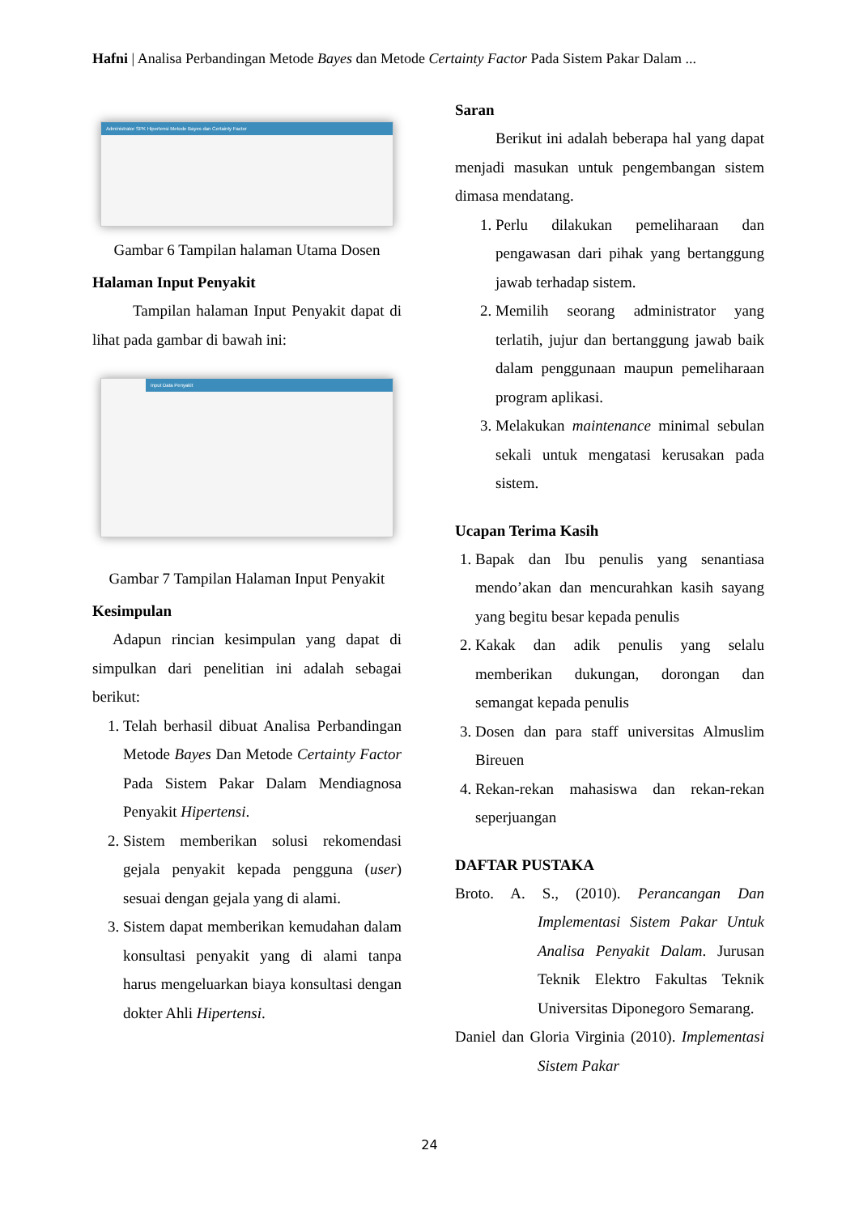Hafni | Analisa Perbandingan Metode Bayes dan Metode Certainty Factor Pada Sistem Pakar Dalam ...
Administrator SPK Hipertensi Metode Bayes dan Certainty Factor
Gambar 6 Tampilan halaman Utama Dosen
Halaman Input Penyakit
Tampilan halaman Input Penyakit dapat di lihat pada gambar di bawah ini:
Input Data Penyakit
Gambar 7 Tampilan Halaman Input Penyakit
Kesimpulan
Adapun rincian kesimpulan yang dapat di simpulkan dari penelitian ini adalah sebagai berikut:
1. Telah berhasil dibuat Analisa Perbandingan Metode Bayes Dan Metode Certainty Factor Pada Sistem Pakar Dalam Mendiagnosa Penyakit Hipertensi.
2. Sistem memberikan solusi rekomendasi gejala penyakit kepada pengguna (user) sesuai dengan gejala yang di alami.
3. Sistem dapat memberikan kemudahan dalam konsultasi penyakit yang di alami tanpa harus mengeluarkan biaya konsultasi dengan dokter Ahli Hipertensi.
Saran
Berikut ini adalah beberapa hal yang dapat menjadi masukan untuk pengembangan sistem dimasa mendatang.
1. Perlu dilakukan pemeliharaan dan pengawasan dari pihak yang bertanggung jawab terhadap sistem.
2. Memilih seorang administrator yang terlatih, jujur dan bertanggung jawab baik dalam penggunaan maupun pemeliharaan program aplikasi.
3. Melakukan maintenance minimal sebulan sekali untuk mengatasi kerusakan pada sistem.
Ucapan Terima Kasih
1. Bapak dan Ibu penulis yang senantiasa mendo’akan dan mencurahkan kasih sayang yang begitu besar kepada penulis
2. Kakak dan adik penulis yang selalu memberikan dukungan, dorongan dan semangat kepada penulis
3. Dosen dan para staff universitas Almuslim Bireuen
4. Rekan-rekan mahasiswa dan rekan-rekan seperjuangan
DAFTAR PUSTAKA
Broto. A. S., (2010). Perancangan Dan Implementasi Sistem Pakar Untuk Analisa Penyakit Dalam. Jurusan Teknik Elektro Fakultas Teknik Universitas Diponegoro Semarang.
Daniel dan Gloria Virginia (2010). Implementasi Sistem Pakar
24